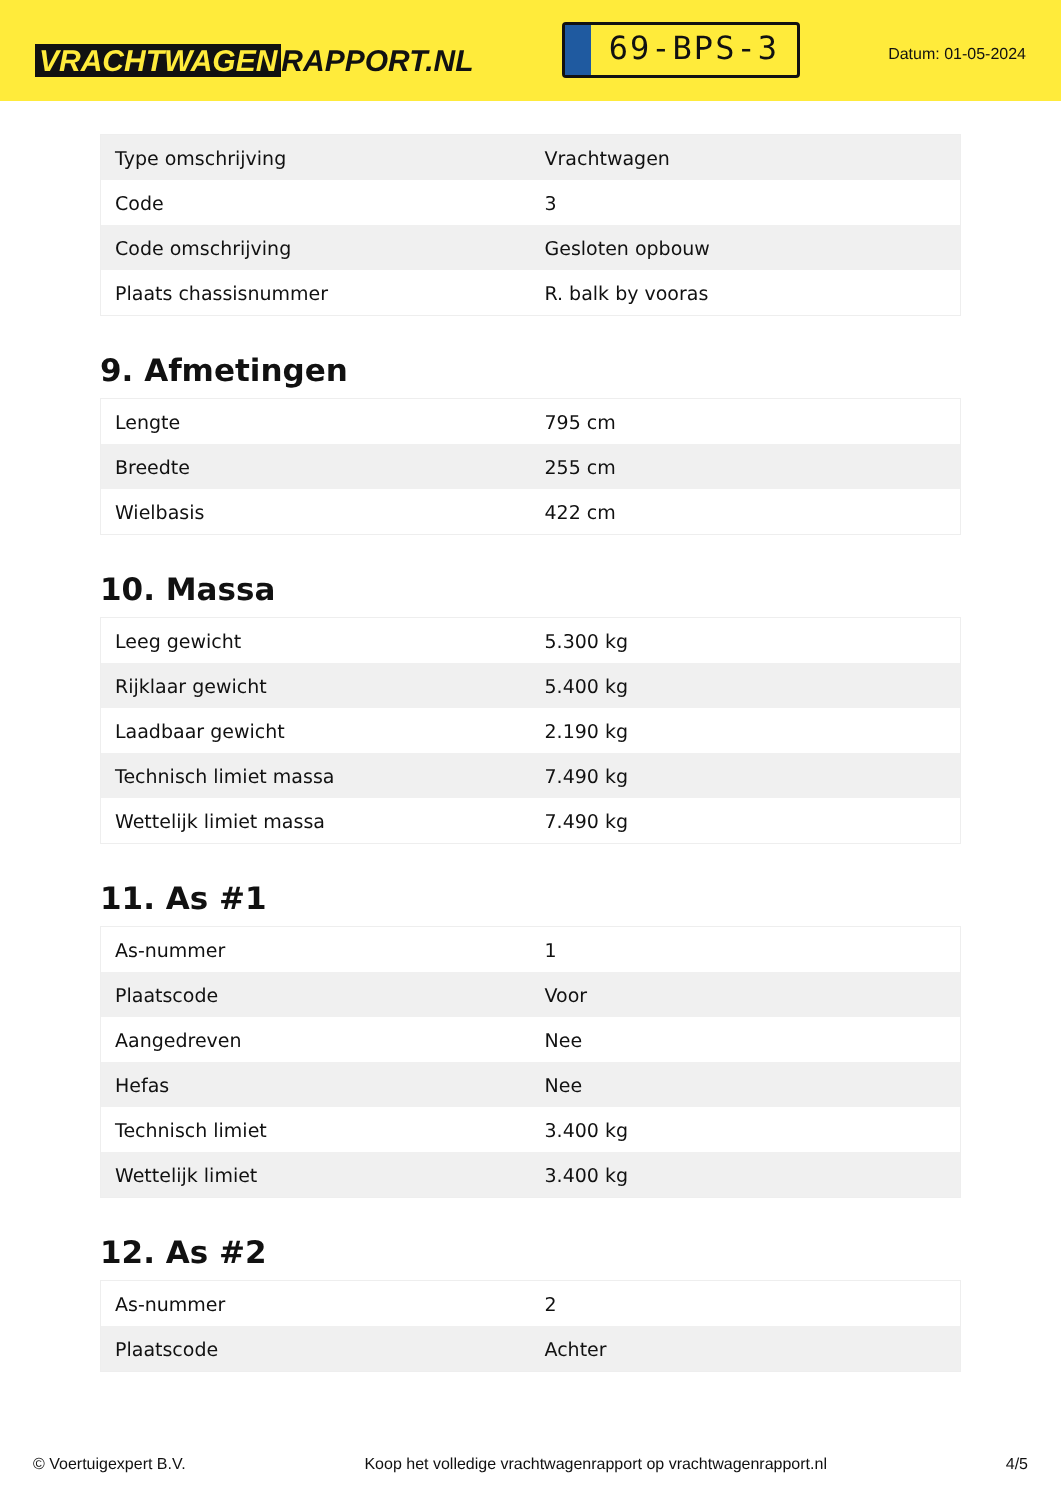VRACHTWAGEN RAPPORT.NL
69-BPS-3
Datum: 01-05-2024
| Type omschrijving | Vrachtwagen |
| Code | 3 |
| Code omschrijving | Gesloten opbouw |
| Plaats chassisnummer | R. balk by vooras |
9. Afmetingen
| Lengte | 795 cm |
| Breedte | 255 cm |
| Wielbasis | 422 cm |
10. Massa
| Leeg gewicht | 5.300 kg |
| Rijklaar gewicht | 5.400 kg |
| Laadbaar gewicht | 2.190 kg |
| Technisch limiet massa | 7.490 kg |
| Wettelijk limiet massa | 7.490 kg |
11. As #1
| As-nummer | 1 |
| Plaatscode | Voor |
| Aangedreven | Nee |
| Hefas | Nee |
| Technisch limiet | 3.400 kg |
| Wettelijk limiet | 3.400 kg |
12. As #2
| As-nummer | 2 |
| Plaatscode | Achter |
© Voertuigexpert B.V. Koop het volledige vrachtwagenrapport op vrachtwagenrapport.nl 4/5